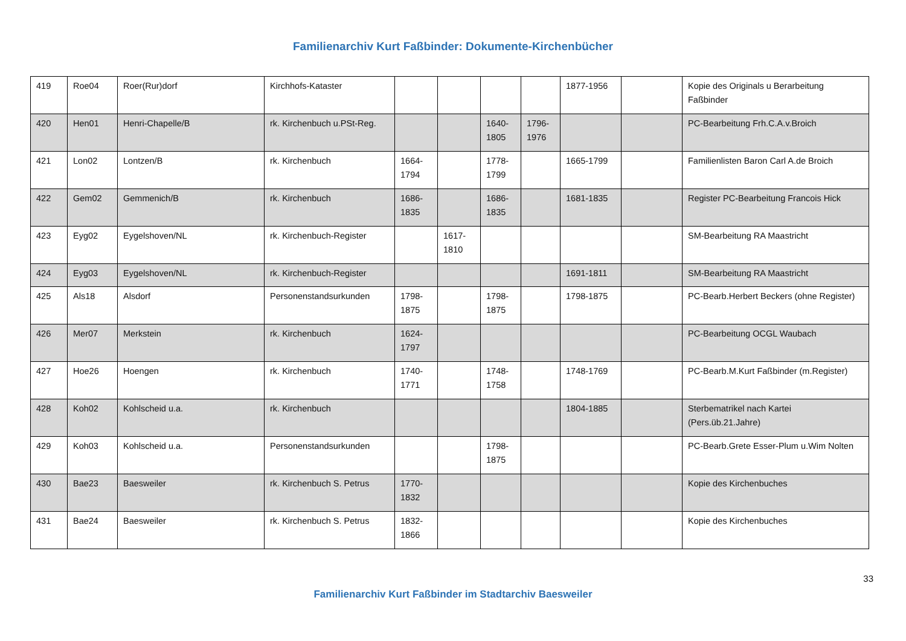Familienarchiv Kurt Faßbinder: Dokumente-Kirchenbücher
| 419 | Roe04 | Roer(Rur)dorf | Kirchhofs-Kataster | | | | | 1877-1956 | | Kopie des Originals u Berarbeitung Faßbinder |
| 420 | Hen01 | Henri-Chapelle/B | rk. Kirchenbuch u.PSt-Reg. | | | 1640-1805 | 1796-1976 | | | PC-Bearbeitung Frh.C.A.v.Broich |
| 421 | Lon02 | Lontzen/B | rk. Kirchenbuch | 1664-1794 | | 1778-1799 | | 1665-1799 | | Familienlisten Baron Carl A.de Broich |
| 422 | Gem02 | Gemmenich/B | rk. Kirchenbuch | 1686-1835 | | 1686-1835 | | 1681-1835 | | Register PC-Bearbeitung Francois Hick |
| 423 | Eyg02 | Eygelshoven/NL | rk. Kirchenbuch-Register | | 1617-1810 | | | | | SM-Bearbeitung RA Maastricht |
| 424 | Eyg03 | Eygelshoven/NL | rk. Kirchenbuch-Register | | | | | 1691-1811 | | SM-Bearbeitung RA Maastricht |
| 425 | Als18 | Alsdorf | Personenstandsurkunden | 1798-1875 | | 1798-1875 | | 1798-1875 | | PC-Bearb.Herbert Beckers (ohne Register) |
| 426 | Mer07 | Merkstein | rk. Kirchenbuch | 1624-1797 | | | | | | PC-Bearbeitung OCGL Waubach |
| 427 | Hoe26 | Hoengen | rk. Kirchenbuch | 1740-1771 | | 1748-1758 | | 1748-1769 | | PC-Bearb.M.Kurt Faßbinder (m.Register) |
| 428 | Koh02 | Kohlscheid u.a. | rk. Kirchenbuch | | | | | 1804-1885 | | Sterbematrikel nach Kartei (Pers.üb.21.Jahre) |
| 429 | Koh03 | Kohlscheid u.a. | Personenstandsurkunden | | | 1798-1875 | | | | PC-Bearb.Grete Esser-Plum u.Wim Nolten |
| 430 | Bae23 | Baesweiler | rk. Kirchenbuch S. Petrus | 1770-1832 | | | | | | Kopie des Kirchenbuches |
| 431 | Bae24 | Baesweiler | rk. Kirchenbuch S. Petrus | 1832-1866 | | | | | | Kopie des Kirchenbuches |
33
Familienarchiv Kurt Faßbinder im Stadtarchiv Baesweiler